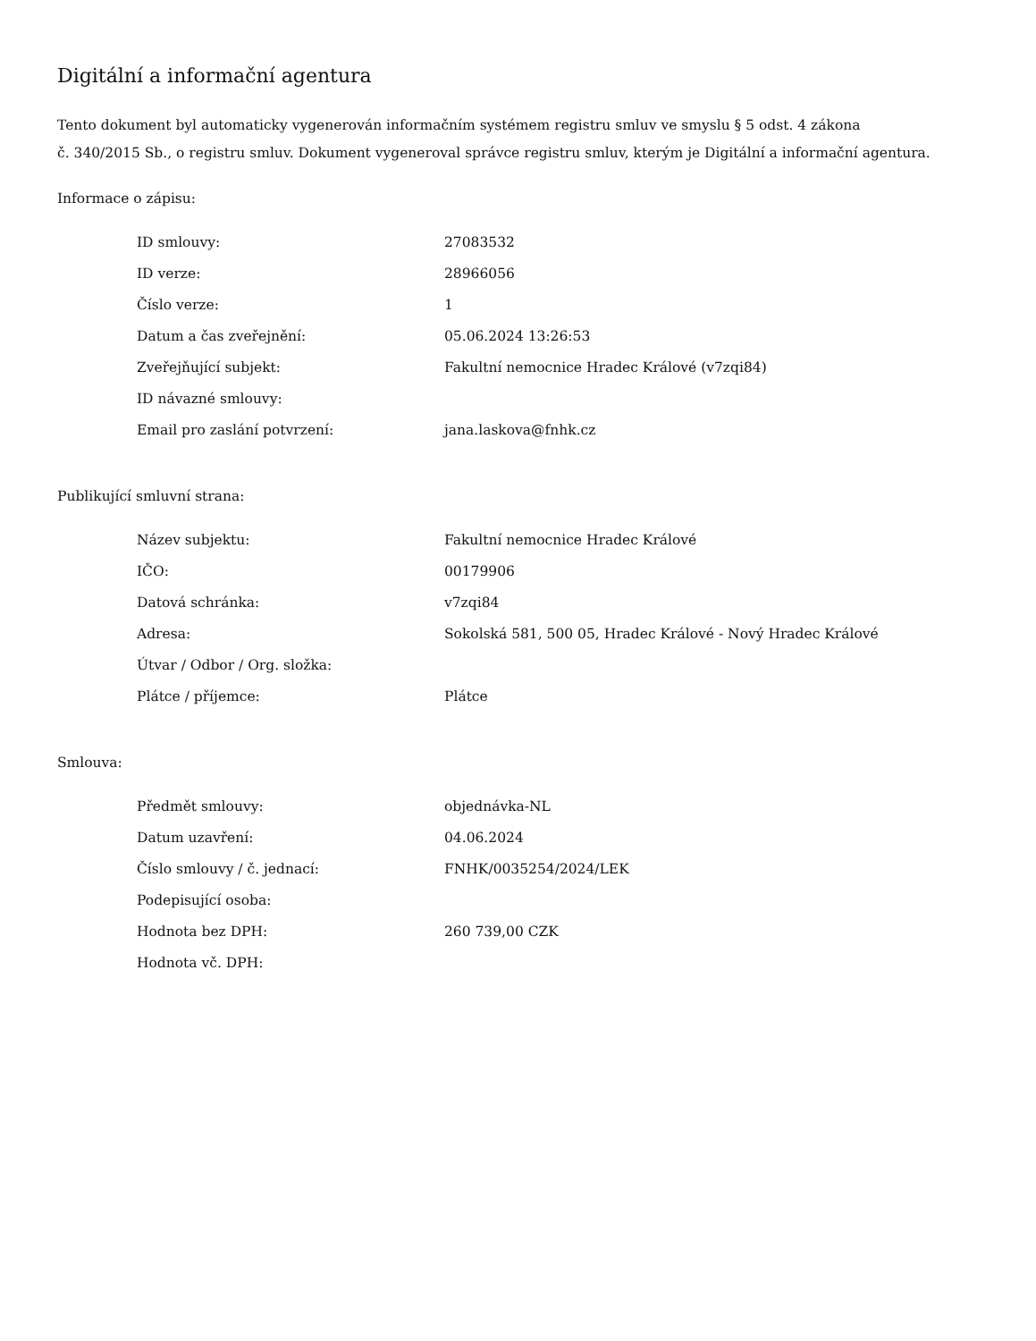Digitální a informační agentura
Tento dokument byl automaticky vygenerován informačním systémem registru smluv ve smyslu § 5 odst. 4 zákona
č. 340/2015 Sb., o registru smluv. Dokument vygeneroval správce registru smluv, kterým je Digitální a informační agentura.
Informace o zápisu:
| ID smlouvy: | 27083532 |
| ID verze: | 28966056 |
| Číslo verze: | 1 |
| Datum a čas zveřejnění: | 05.06.2024 13:26:53 |
| Zveřejňující subjekt: | Fakultní nemocnice Hradec Králové (v7zqi84) |
| ID návazné smlouvy: | |
| Email pro zaslání potvrzení: | jana.laskova@fnhk.cz |
Publikující smluvní strana:
| Název subjektu: | Fakultní nemocnice Hradec Králové |
| IČO: | 00179906 |
| Datová schránka: | v7zqi84 |
| Adresa: | Sokolská 581, 500 05, Hradec Králové - Nový Hradec Králové |
| Útvar / Odbor / Org. složka: | |
| Plátce / příjemce: | Plátce |
Smlouva:
| Předmět smlouvy: | objednávka-NL |
| Datum uzavření: | 04.06.2024 |
| Číslo smlouvy / č. jednací: | FNHK/0035254/2024/LEK |
| Podepisující osoba: | |
| Hodnota bez DPH: | 260 739,00 CZK |
| Hodnota vč. DPH: | |